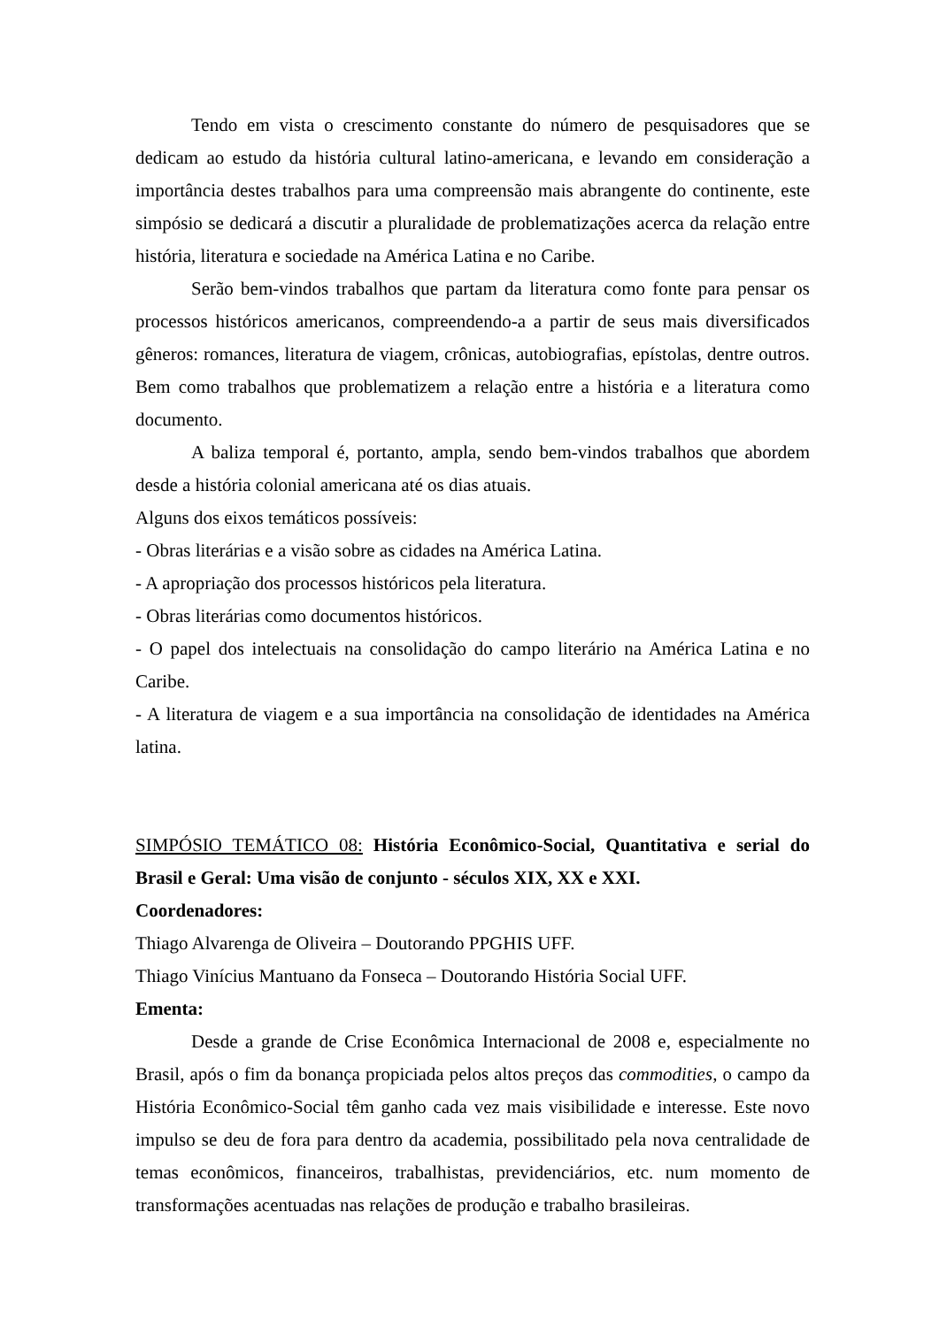Tendo em vista o crescimento constante do número de pesquisadores que se dedicam ao estudo da história cultural latino-americana, e levando em consideração a importância destes trabalhos para uma compreensão mais abrangente do continente, este simpósio se dedicará a discutir a pluralidade de problematizações acerca da relação entre história, literatura e sociedade na América Latina e no Caribe.
Serão bem-vindos trabalhos que partam da literatura como fonte para pensar os processos históricos americanos, compreendendo-a a partir de seus mais diversificados gêneros: romances, literatura de viagem, crônicas, autobiografias, epístolas, dentre outros. Bem como trabalhos que problematizem a relação entre a história e a literatura como documento.
A baliza temporal é, portanto, ampla, sendo bem-vindos trabalhos que abordem desde a história colonial americana até os dias atuais.
Alguns dos eixos temáticos possíveis:
- Obras literárias e a visão sobre as cidades na América Latina.
- A apropriação dos processos históricos pela literatura.
- Obras literárias como documentos históricos.
- O papel dos intelectuais na consolidação do campo literário na América Latina e no Caribe.
- A literatura de viagem e a sua importância na consolidação de identidades na América latina.
SIMPÓSIO TEMÁTICO 08: História Econômico-Social, Quantitativa e serial do Brasil e Geral: Uma visão de conjunto - séculos XIX, XX e XXI.
Coordenadores:
Thiago Alvarenga de Oliveira – Doutorando PPGHIS UFF.
Thiago Vinícius Mantuano da Fonseca – Doutorando História Social UFF.
Ementa:
Desde a grande de Crise Econômica Internacional de 2008 e, especialmente no Brasil, após o fim da bonança propiciada pelos altos preços das commodities, o campo da História Econômico-Social têm ganho cada vez mais visibilidade e interesse. Este novo impulso se deu de fora para dentro da academia, possibilitado pela nova centralidade de temas econômicos, financeiros, trabalhistas, previdenciários, etc. num momento de transformações acentuadas nas relações de produção e trabalho brasileiras.